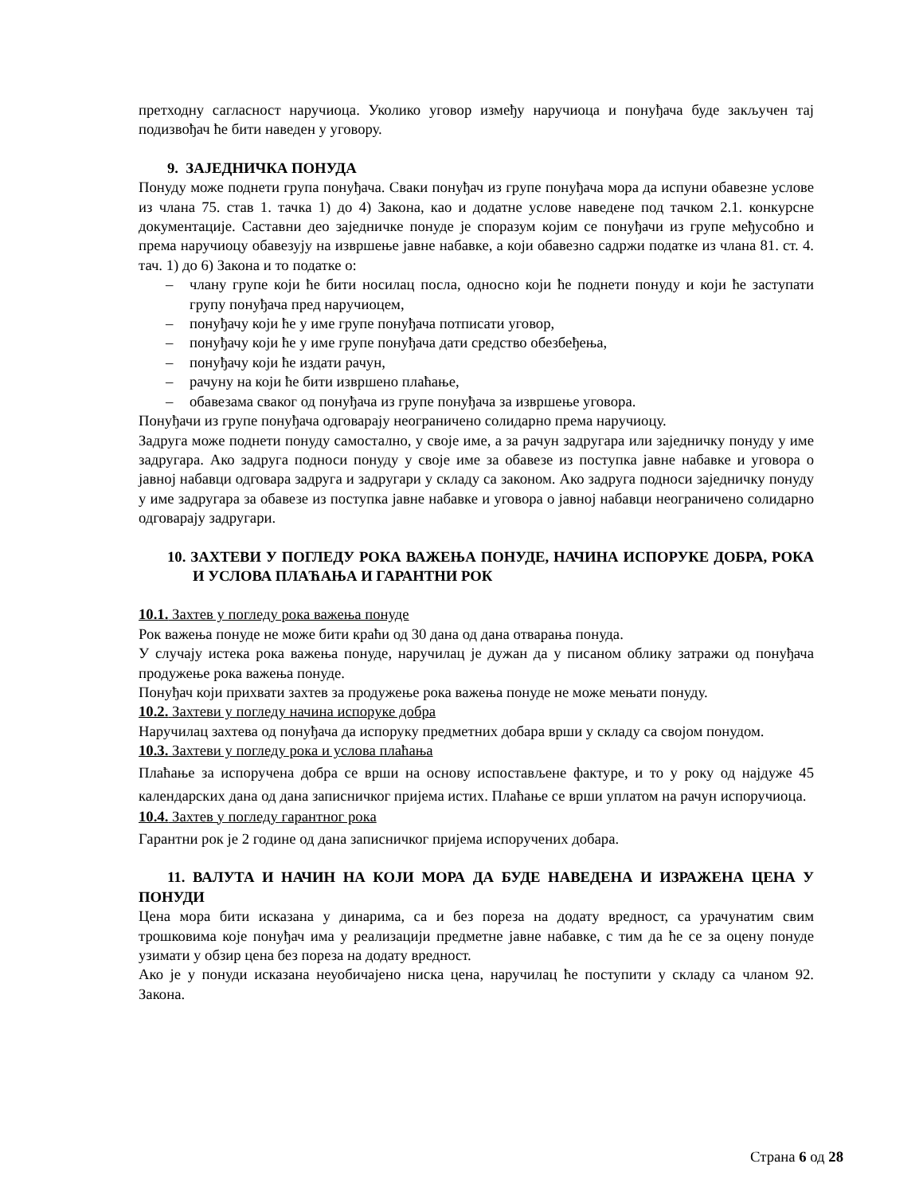претходну сагласност наручиоца. Уколико уговор између наручиоца и понуђача буде закључен тај подизвођач ће бити наведен у уговору.
9. ЗАЈЕДНИЧКА ПОНУДА
Понуду може поднети група понуђача. Сваки понуђач из групе понуђача мора да испуни обавезне услове из члана 75. став 1. тачка 1) до 4) Закона, као и додатне услове наведене под тачком 2.1. конкурсне документације. Саставни део заједничке понуде је споразум којим се понуђачи из групе међусобно и према наручиоцу обавезују на извршење јавне набавке, а који обавезно садржи податке из члана 81. ст. 4. тач. 1) до 6) Закона и то податке о:
– члану групе који ће бити носилац посла, односно који ће поднети понуду и који ће заступати групу понуђача пред наручиоцем,
– понуђачу који ће у име групе понуђача потписати уговор,
– понуђачу који ће у име групе понуђача дати средство обезбеђења,
– понуђачу који ће издати рачун,
– рачуну на који ће бити извршено плаћање,
– обавезама сваког од понуђача из групе понуђача за извршење уговора.
Понуђачи из групе понуђача одговарају неограничено солидарно према наручиоцу.
Задруга може поднети понуду самостално, у своје име, а за рачун задругара или заједничку понуду у име задругара. Ако задруга подноси понуду у своје име за обавезе из поступка јавне набавке и уговора о јавној набавци одговара задруга и задругари у складу са законом. Ако задруга подноси заједничку понуду у име задругара за обавезе из поступка јавне набавке и уговора о јавној набавци неограничено солидарно одговарају задругари.
10. ЗАХТЕВИ У ПОГЛЕДУ РОКА ВАЖЕЊА ПОНУДЕ, НАЧИНА ИСПОРУКЕ ДОБРА, РОКА И УСЛОВА ПЛАЋАЊА И ГАРАНТНИ РОК
10.1. Захтев у погледу рока важења понуде
Рок важења понуде не може бити краћи од 30 дана од дана отварања понуда.
У случају истека рока важења понуде, наручилац је дужан да у писаном облику затражи од понуђача продужење рока важења понуде.
Понуђач који прихвати захтев за продужење рока важења понуде не може мењати понуду.
10.2. Захтеви у погледу начина испоруке добра
Наручилац захтева од понуђача да испоруку предметних добара врши у складу са својом понудом.
10.3. Захтеви у погледу рока и услова плаћања
Плаћање за испоручена добра се врши на основу испостављене фактуре, и то у року од најдуже 45 календарских дана од дана записничког пријема истих. Плаћање се врши уплатом на рачун испоручиоца.
10.4. Захтев у погледу гарантног рока
Гарантни рок је 2 године од дана записничког пријема испоручених добара.
11. ВАЛУТА И НАЧИН НА КОЈИ МОРА ДА БУДЕ НАВЕДЕНА И ИЗРАЖЕНА ЦЕНА У ПОНУДИ
Цена мора бити исказана у динарима, са и без пореза на додату вредност, са урачунатим свим трошковима које понуђач има у реализацији предметне јавне набавке, с тим да ће се за оцену понуде узимати у обзир цена без пореза на додату вредност.
Ако је у понуди исказана неуобичајено ниска цена, наручилац ће поступити у складу са чланом 92. Закона.
Страна 6 од 28